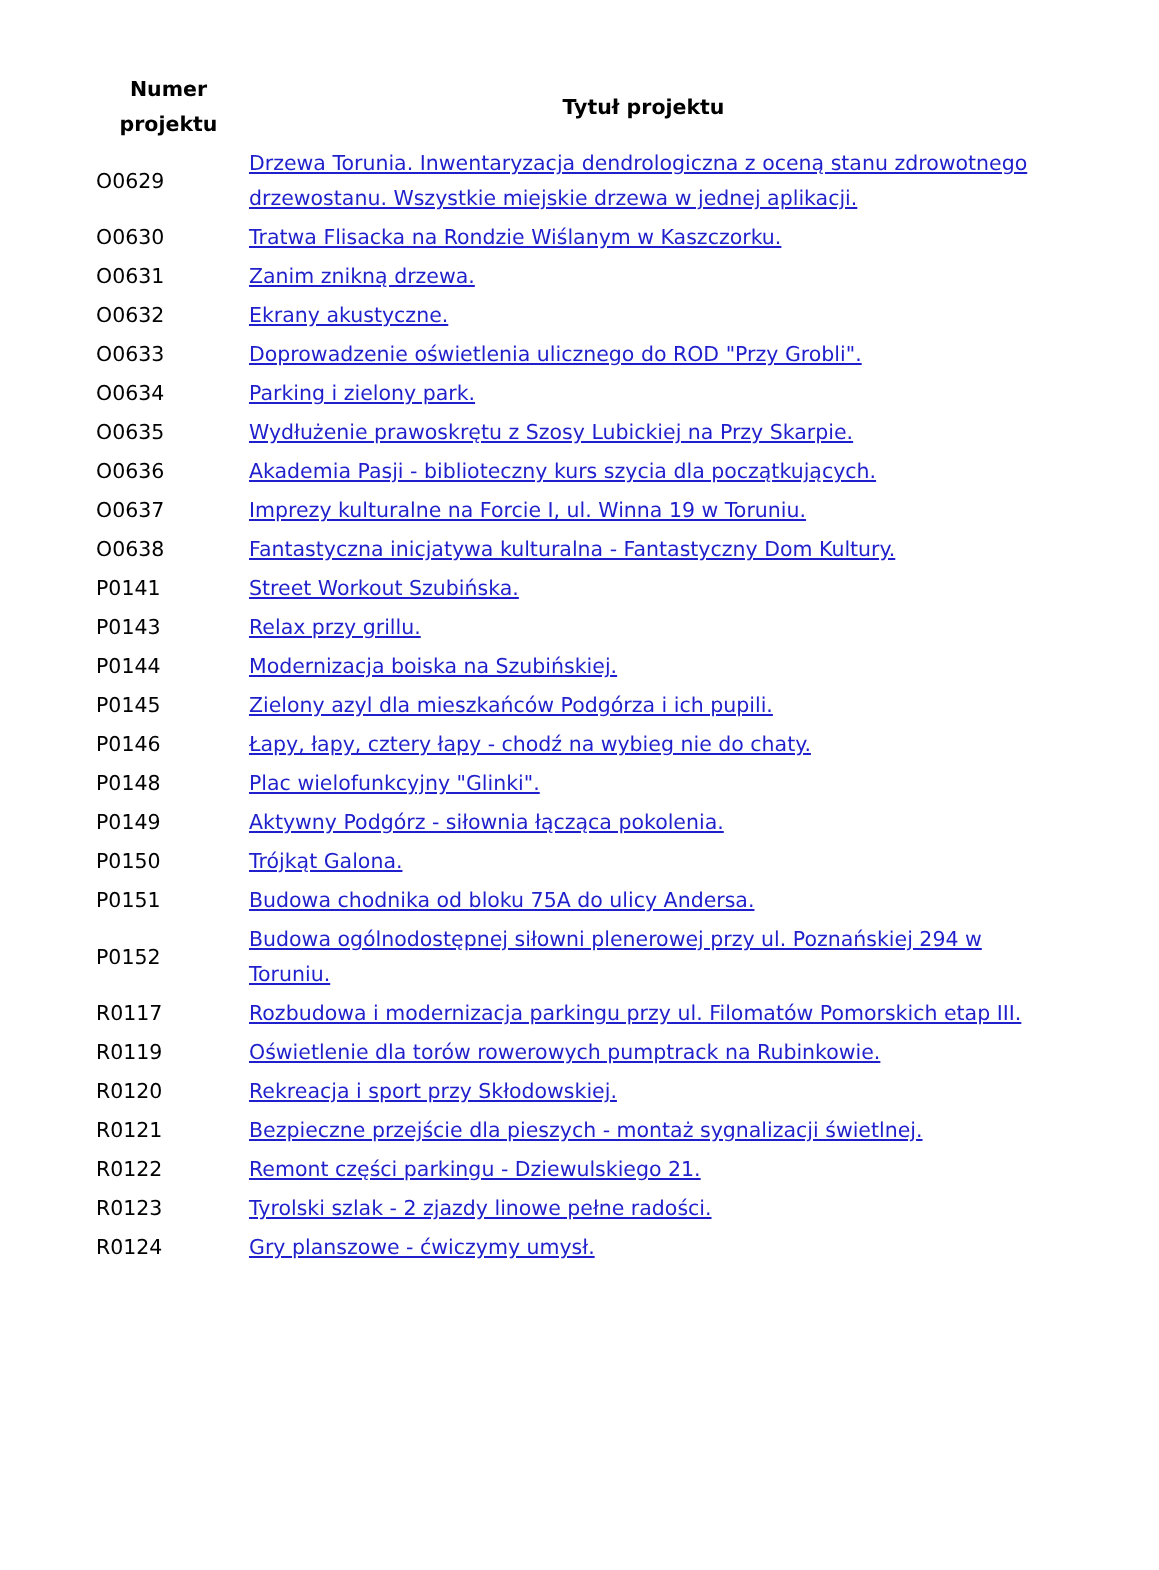| Numer projektu | Tytuł projektu |
| --- | --- |
| O0629 | Drzewa Torunia. Inwentaryzacja dendrologiczna z oceną stanu zdrowotnego drzewostanu. Wszystkie miejskie drzewa w jednej aplikacji. |
| O0630 | Tratwa Flisacka na Rondzie Wiślanym w Kaszczorku. |
| O0631 | Zanim znikną drzewa. |
| O0632 | Ekrany akustyczne. |
| O0633 | Doprowadzenie oświetlenia ulicznego do ROD "Przy Grobli". |
| O0634 | Parking i zielony park. |
| O0635 | Wydłużenie prawoskrętu z Szosy Lubickiej na Przy Skarpie. |
| O0636 | Akademia Pasji - biblioteczny kurs szycia dla początkujących. |
| O0637 | Imprezy kulturalne na Forcie I, ul. Winna 19 w Toruniu. |
| O0638 | Fantastyczna inicjatywa kulturalna - Fantastyczny Dom Kultury. |
| P0141 | Street Workout Szubińska. |
| P0143 | Relax przy grillu. |
| P0144 | Modernizacja boiska na Szubińskiej. |
| P0145 | Zielony azyl dla mieszkańców Podgórza i ich pupili. |
| P0146 | Łapy, łapy, cztery łapy - chodź na wybieg nie do chaty. |
| P0148 | Plac wielofunkcyjny "Glinki". |
| P0149 | Aktywny Podgórz - siłownia łącząca pokolenia. |
| P0150 | Trójkąt Galona. |
| P0151 | Budowa chodnika od bloku 75A do ulicy Andersa. |
| P0152 | Budowa ogólnodostępnej siłowni plenerowej przy ul. Poznańskiej 294 w Toruniu. |
| R0117 | Rozbudowa i modernizacja parkingu przy ul. Filomatów Pomorskich etap III. |
| R0119 | Oświetlenie dla torów rowerowych pumptrack na Rubinkowie. |
| R0120 | Rekreacja i sport przy Skłodowskiej. |
| R0121 | Bezpieczne przejście dla pieszych - montaż sygnalizacji świetlnej. |
| R0122 | Remont części parkingu - Dziewulskiego 21. |
| R0123 | Tyrolski szlak - 2 zjazdy linowe pełne radości. |
| R0124 | Gry planszowe - ćwiczymy umysł. |